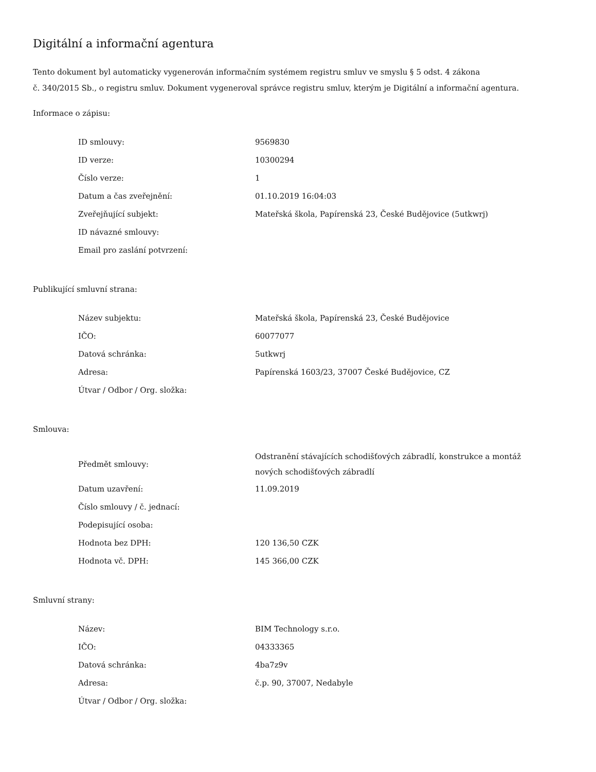Digitální a informační agentura
Tento dokument byl automaticky vygenerován informačním systémem registru smluv ve smyslu § 5 odst. 4 zákona
č. 340/2015 Sb., o registru smluv. Dokument vygeneroval správce registru smluv, kterým je Digitální a informační agentura.
Informace o zápisu:
| ID smlouvy: | 9569830 |
| ID verze: | 10300294 |
| Číslo verze: | 1 |
| Datum a čas zveřejnění: | 01.10.2019 16:04:03 |
| Zveřejňující subjekt: | Mateřská škola, Papírenská 23, České Budějovice (5utkwrj) |
| ID návazné smlouvy: | |
| Email pro zaslání potvrzení: | |
Publikující smluvní strana:
| Název subjektu: | Mateřská škola, Papírenská 23, České Budějovice |
| IČO: | 60077077 |
| Datová schránka: | 5utkwrj |
| Adresa: | Papírenská 1603/23, 37007 České Budějovice, CZ |
| Útvar / Odbor / Org. složka: | |
Smlouva:
| Předmět smlouvy: | Odstranění stávajících schodišťových zábradlí, konstrukce a montáž nových schodišťových zábradlí |
| Datum uzavření: | 11.09.2019 |
| Číslo smlouvy / č. jednací: | |
| Podepisující osoba: | |
| Hodnota bez DPH: | 120 136,50 CZK |
| Hodnota vč. DPH: | 145 366,00 CZK |
Smluvní strany:
| Název: | BIM Technology s.r.o. |
| IČO: | 04333365 |
| Datová schránka: | 4ba7z9v |
| Adresa: | č.p. 90, 37007, Nedabyle |
| Útvar / Odbor / Org. složka: | |